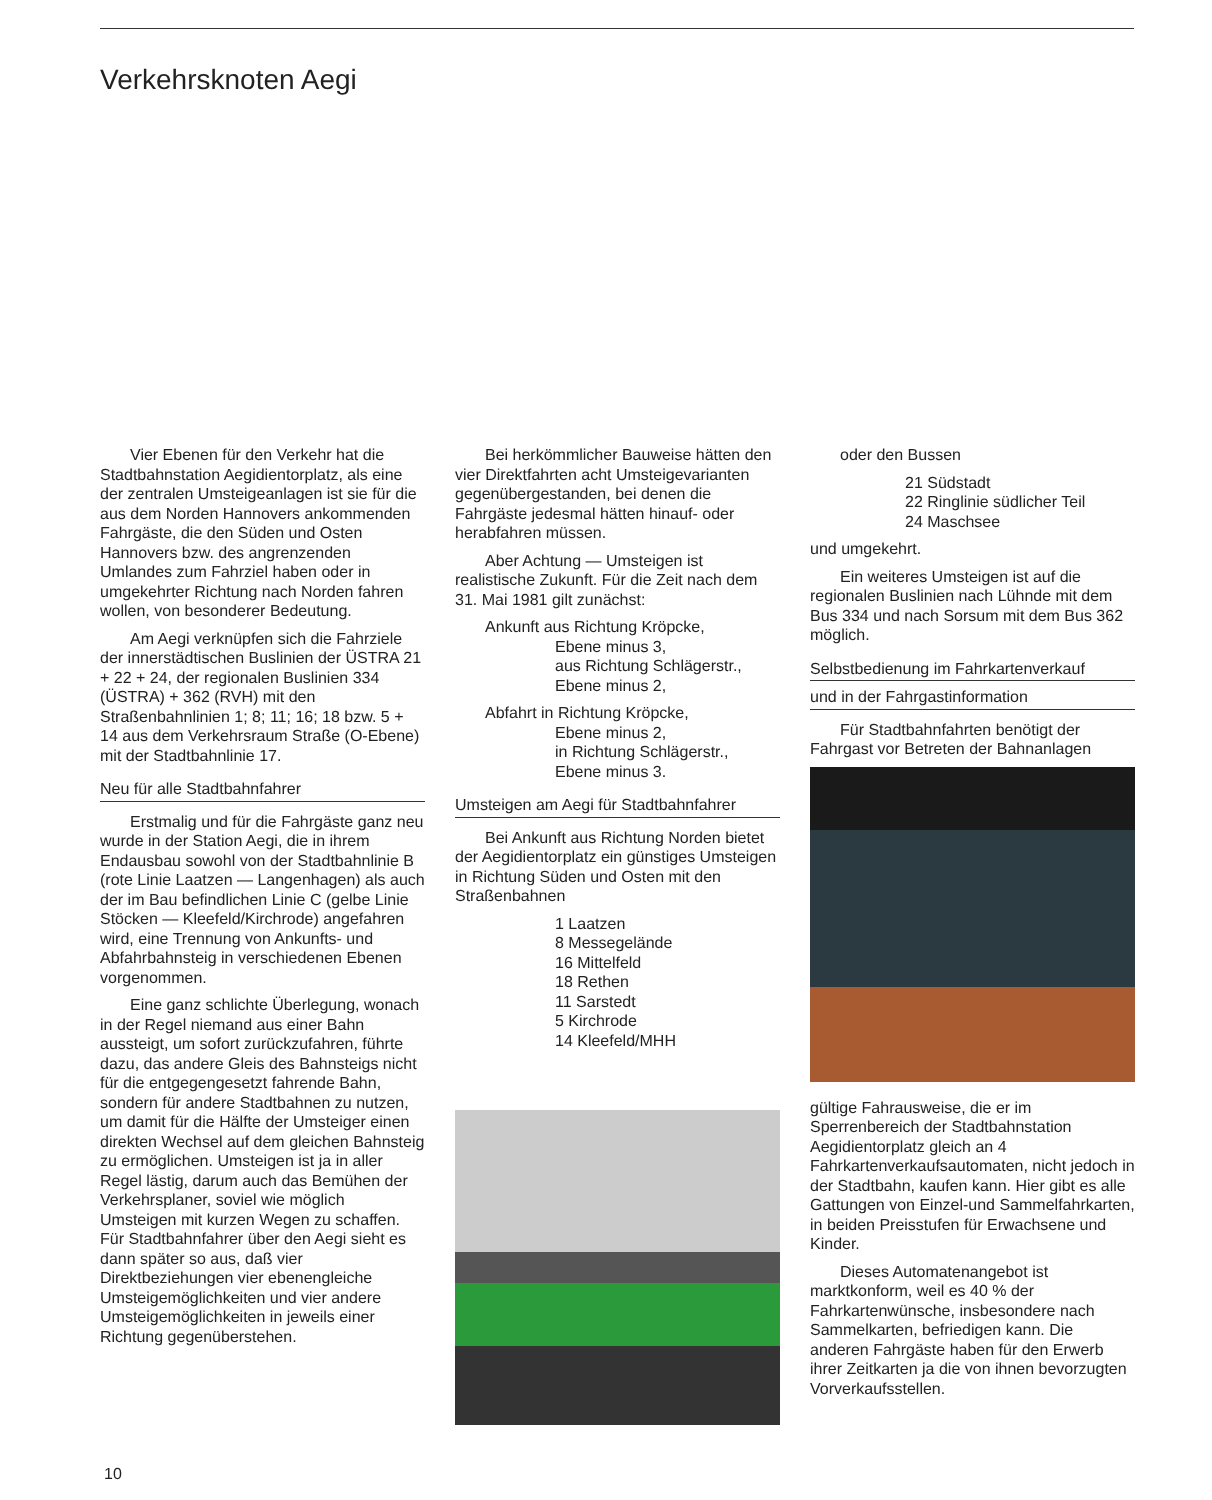Verkehrsknoten Aegi
Vier Ebenen für den Verkehr hat die Stadtbahnstation Aegidientorplatz, als eine der zentralen Umsteigeanlagen ist sie für die aus dem Norden Hannovers ankommenden Fahrgäste, die den Süden und Osten Hannovers bzw. des angrenzenden Umlandes zum Fahrziel haben oder in umgekehrter Richtung nach Norden fahren wollen, von besonderer Bedeutung.
Am Aegi verknüpfen sich die Fahrziele der innerstädtischen Buslinien der ÜSTRA 21 + 22 + 24, der regionalen Buslinien 334 (ÜSTRA) + 362 (RVH) mit den Straßenbahnlinien 1; 8; 11; 16; 18 bzw. 5 + 14 aus dem Verkehrsraum Straße (O-Ebene) mit der Stadtbahnlinie 17.
Neu für alle Stadtbahnfahrer
Erstmalig und für die Fahrgäste ganz neu wurde in der Station Aegi, die in ihrem Endausbau sowohl von der Stadtbahnlinie B (rote Linie Laatzen — Langenhagen) als auch der im Bau befindlichen Linie C (gelbe Linie Stöcken — Kleefeld/Kirchrode) angefahren wird, eine Trennung von Ankunfts- und Abfahrbahnsteig in verschiedenen Ebenen vorgenommen.
Eine ganz schlichte Überlegung, wonach in der Regel niemand aus einer Bahn aussteigt, um sofort zurückzufahren, führte dazu, das andere Gleis des Bahnsteigs nicht für die entgegengesetzt fahrende Bahn, sondern für andere Stadtbahnen zu nutzen, um damit für die Hälfte der Umsteiger einen direkten Wechsel auf dem gleichen Bahnsteig zu ermöglichen. Umsteigen ist ja in aller Regel lästig, darum auch das Bemühen der Verkehrsplaner, soviel wie möglich Umsteigen mit kurzen Wegen zu schaffen. Für Stadtbahnfahrer über den Aegi sieht es dann später so aus, daß vier Direktbeziehungen vier ebenengleiche Umsteigemöglichkeiten und vier andere Umsteigemöglichkeiten in jeweils einer Richtung gegenüberstehen.
Bei herkömmlicher Bauweise hätten den vier Direktfahrten acht Umsteigevarianten gegenübergestanden, bei denen die Fahrgäste jedesmal hätten hinauf- oder herabfahren müssen.
Aber Achtung — Umsteigen ist realistische Zukunft. Für die Zeit nach dem 31. Mai 1981 gilt zunächst:
Ankunft aus Richtung Kröpcke,
Ebene minus 3,
aus Richtung Schlägerstr.,
Ebene minus 2,
Abfahrt in Richtung Kröpcke,
Ebene minus 2,
in Richtung Schlägerstr.,
Ebene minus 3.
Umsteigen am Aegi für Stadtbahnfahrer
Bei Ankunft aus Richtung Norden bietet der Aegidientorplatz ein günstiges Umsteigen in Richtung Süden und Osten mit den Straßenbahnen
1 Laatzen
8 Messegelände
16 Mittelfeld
18 Rethen
11 Sarstedt
5 Kirchrode
14 Kleefeld/MHH
oder den Bussen
21 Südstadt
22 Ringlinie südlicher Teil
24 Maschsee
und umgekehrt.
Ein weiteres Umsteigen ist auf die regionalen Buslinien nach Lühnde mit dem Bus 334 und nach Sorsum mit dem Bus 362 möglich.
Selbstbedienung im Fahrkartenverkauf
und in der Fahrgastinformation
Für Stadtbahnfahrten benötigt der Fahrgast vor Betreten der Bahnanlagen
gültige Fahrausweise, die er im Sperrenbereich der Stadtbahnstation Aegidientorplatz gleich an 4 Fahrkartenverkaufsautomaten, nicht jedoch in der Stadtbahn, kaufen kann. Hier gibt es alle Gattungen von Einzel-und Sammelfahrkarten, in beiden Preisstufen für Erwachsene und Kinder.
Dieses Automatenangebot ist marktkonform, weil es 40 % der Fahrkartenwünsche, insbesondere nach Sammelkarten, befriedigen kann. Die anderen Fahrgäste haben für den Erwerb ihrer Zeitkarten ja die von ihnen bevorzugten Vorverkaufsstellen.
10